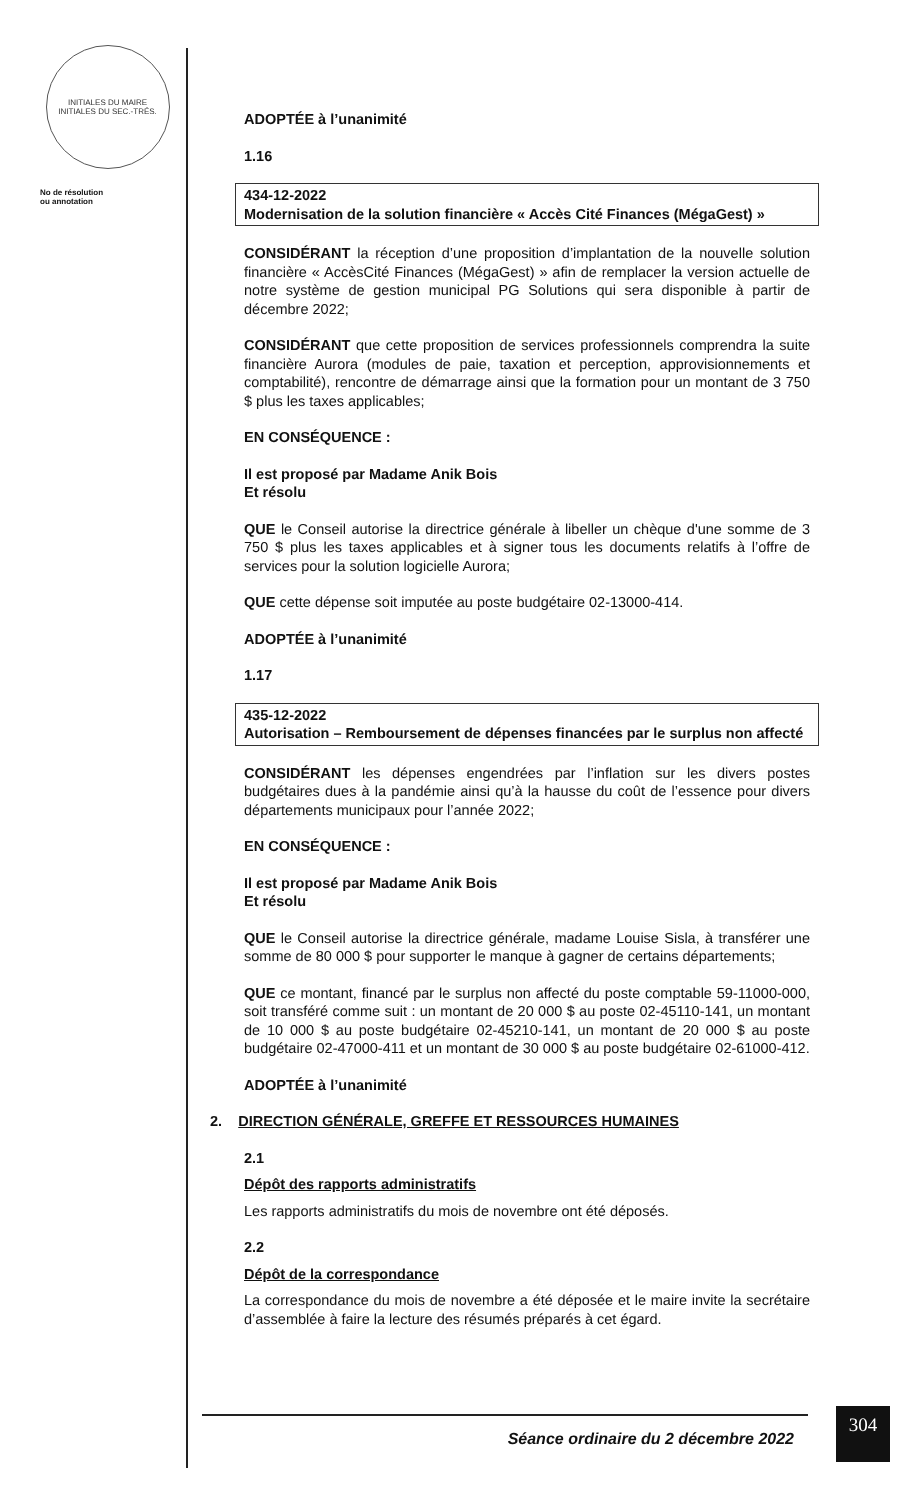INITIALES DU MAIRE
INITIALES DU SEC.-TRÉS.
No de résolution
ou annotation
ADOPTÉE à l’unanimité
1.16
434-12-2022
Modernisation de la solution financière « Accès Cité Finances (MégaGest) »
CONSIDÉRANT la réception d’une proposition d’implantation de la nouvelle solution financière « AccèsCité Finances (MégaGest) » afin de remplacer la version actuelle de notre système de gestion municipal PG Solutions qui sera disponible à partir de décembre 2022;
CONSIDÉRANT que cette proposition de services professionnels comprendra la suite financière Aurora (modules de paie, taxation et perception, approvisionnements et comptabilité), rencontre de démarrage ainsi que la formation pour un montant de 3 750 $ plus les taxes applicables;
EN CONSÉQUENCE :
Il est proposé par Madame Anik Bois
Et résolu
QUE le Conseil autorise la directrice générale à libeller un chèque d'une somme de 3 750 $ plus les taxes applicables et à signer tous les documents relatifs à l’offre de services pour la solution logicielle Aurora;
QUE cette dépense soit imputée au poste budgétaire 02-13000-414.
ADOPTÉE à l’unanimité
1.17
435-12-2022
Autorisation – Remboursement de dépenses financées par le surplus non affecté
CONSIDÉRANT les dépenses engendrées par l’inflation sur les divers postes budgétaires dues à la pandémie ainsi qu’à la hausse du coût de l’essence pour divers départements municipaux pour l’année 2022;
EN CONSÉQUENCE :
Il est proposé par Madame Anik Bois
Et résolu
QUE le Conseil autorise la directrice générale, madame Louise Sisla, à transférer une somme de 80 000 $ pour supporter le manque à gagner de certains départements;
QUE ce montant, financé par le surplus non affecté du poste comptable 59-11000-000, soit transféré comme suit : un montant de 20 000 $ au poste 02-45110-141, un montant de 10 000 $ au poste budgétaire 02-45210-141, un montant de 20 000 $ au poste budgétaire 02-47000-411 et un montant de 30 000 $ au poste budgétaire 02-61000-412.
ADOPTÉE à l’unanimité
2. DIRECTION GÉNÉRALE, GREFFE ET RESSOURCES HUMAINES
2.1
Dépôt des rapports administratifs
Les rapports administratifs du mois de novembre ont été déposés.
2.2
Dépôt de la correspondance
La correspondance du mois de novembre a été déposée et le maire invite la secrétaire d’assemblée à faire la lecture des résumés préparés à cet égard.
Séance ordinaire du 2 décembre 2022 304